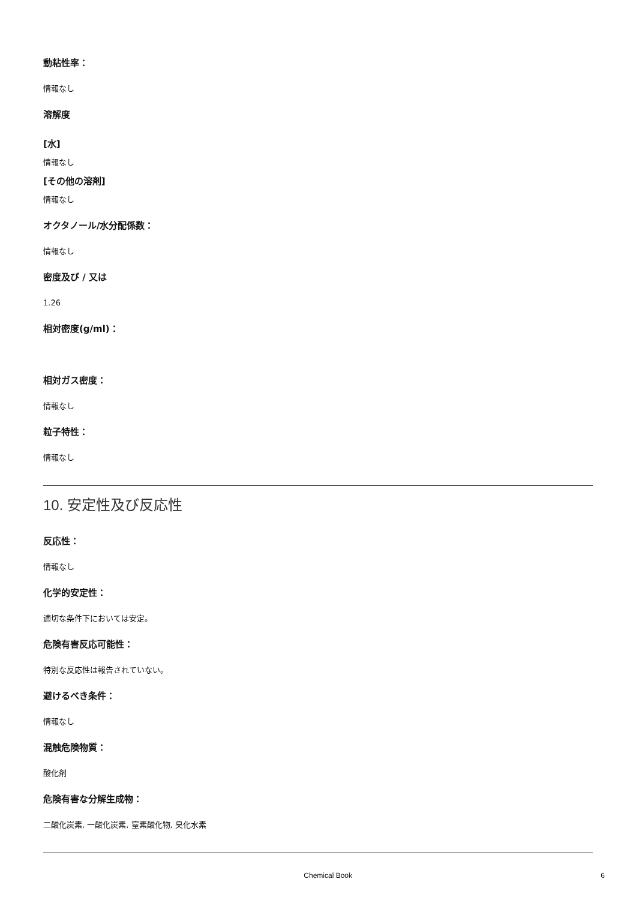動粘性率：
情報なし
溶解度
[水]
情報なし
[その他の溶剤]
情報なし
オクタノール/水分配係数：
情報なし
密度及び / 又は
1.26
相対密度(g/ml)：
相対ガス密度：
情報なし
粒子特性：
情報なし
10. 安定性及び反応性
反応性：
情報なし
化学的安定性：
適切な条件下においては安定。
危険有害反応可能性：
特別な反応性は報告されていない。
避けるべき条件：
情報なし
混触危険物質：
酸化剤
危険有害な分解生成物：
二酸化炭素, 一酸化炭素, 窒素酸化物, 臭化水素
Chemical Book 6